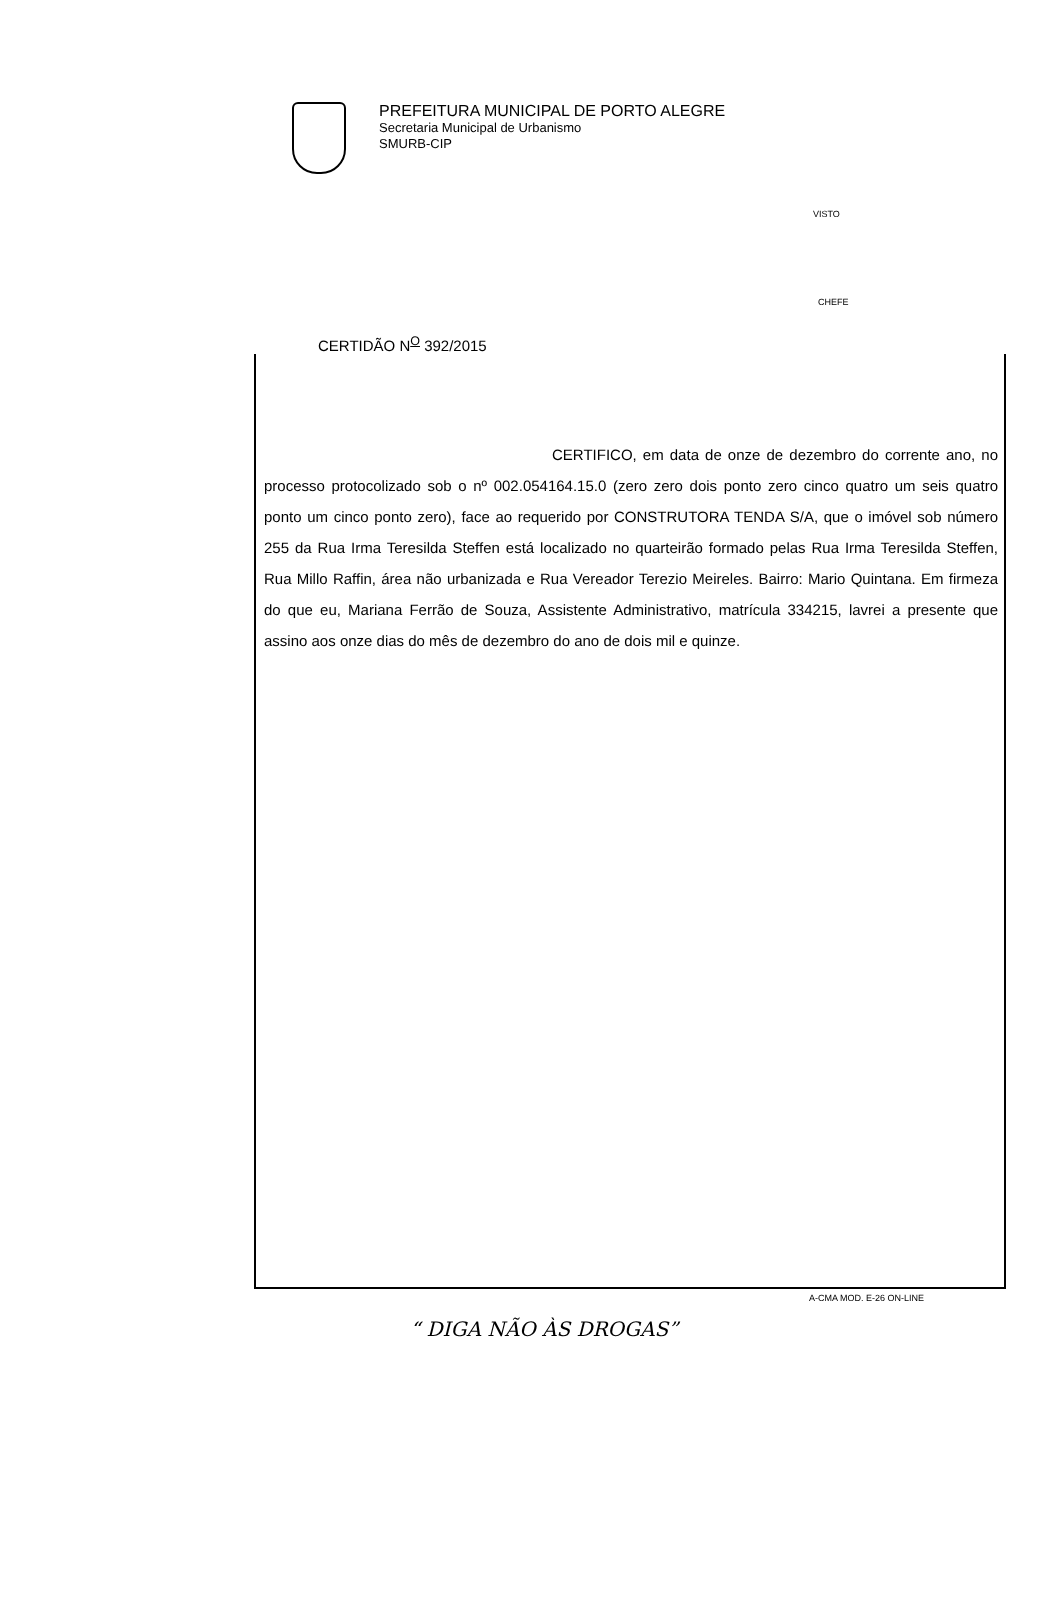PREFEITURA MUNICIPAL DE PORTO ALEGRE
Secretaria Municipal de Urbanismo
SMURB-CIP
VISTO
CHEFE
CERTIDÃO N<sup>O</sup> 392/2015
CERTIFICO, em data de onze de dezembro do corrente ano, no processo protocolizado sob o nº 002.054164.15.0 (zero zero dois ponto zero cinco quatro um seis quatro ponto um cinco ponto zero), face ao requerido por CONSTRUTORA TENDA S/A, que o imóvel sob número 255 da Rua Irma Teresilda Steffen está localizado no quarteirão formado pelas Rua Irma Teresilda Steffen, Rua Millo Raffin, área não urbanizada e Rua Vereador Terezio Meireles. Bairro: Mario Quintana. Em firmeza do que eu, Mariana Ferrão de Souza, Assistente Administrativo, matrícula 334215, lavrei a presente que assino aos onze dias do mês de dezembro do ano de dois mil e quinze.
A-CMA MOD. E-26 ON-LINE
“ DIGA NÃO ÀS DROGAS”